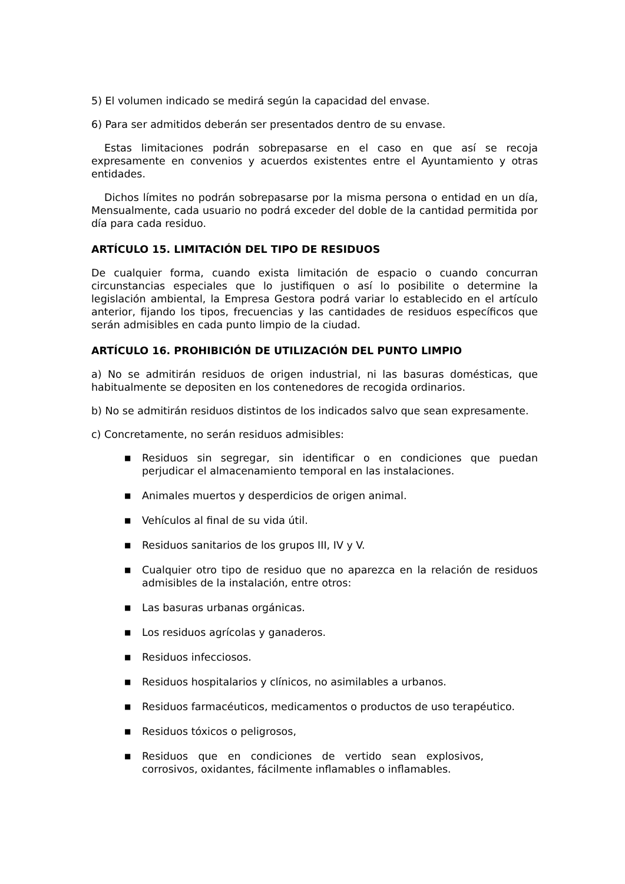5) El volumen indicado se medirá según la capacidad del envase.
6) Para ser admitidos deberán ser presentados dentro de su envase.
Estas limitaciones podrán sobrepasarse en el caso en que así se recoja expresamente en convenios y acuerdos existentes entre el Ayuntamiento y otras entidades.
Dichos límites no podrán sobrepasarse por la misma persona o entidad en un día, Mensualmente, cada usuario no podrá exceder del doble de la cantidad permitida por día para cada residuo.
ARTÍCULO 15. LIMITACIÓN DEL TIPO DE RESIDUOS
De cualquier forma, cuando exista limitación de espacio o cuando concurran circunstancias especiales que lo justifiquen o así lo posibilite o determine la legislación ambiental, la Empresa Gestora podrá variar lo establecido en el artículo anterior, fijando los tipos, frecuencias y las cantidades de residuos específicos que serán admisibles en cada punto limpio de la ciudad.
ARTÍCULO 16. PROHIBICIÓN DE UTILIZACIÓN DEL PUNTO LIMPIO
a) No se admitirán residuos de origen industrial, ni las basuras domésticas, que habitualmente se depositen en los contenedores de recogida ordinarios.
b) No se admitirán residuos distintos de los indicados salvo que sean expresamente.
c) Concretamente, no serán residuos admisibles:
■ Residuos sin segregar, sin identificar o en condiciones que puedan perjudicar el almacenamiento temporal en las instalaciones.
■ Animales muertos y desperdicios de origen animal.
■ Vehículos al final de su vida útil.
■ Residuos sanitarios de los grupos III, IV y V.
■ Cualquier otro tipo de residuo que no aparezca en la relación de residuos admisibles de la instalación, entre otros:
■ Las basuras urbanas orgánicas.
■ Los residuos agrícolas y ganaderos.
■ Residuos infecciosos.
■ Residuos hospitalarios y clínicos, no asimilables a urbanos.
■ Residuos farmacéuticos, medicamentos o productos de uso terapéutico.
■ Residuos tóxicos o peligrosos,
■ Residuos que en condiciones de vertido sean explosivos, corrosivos, oxidantes, fácilmente inflamables o inflamables.